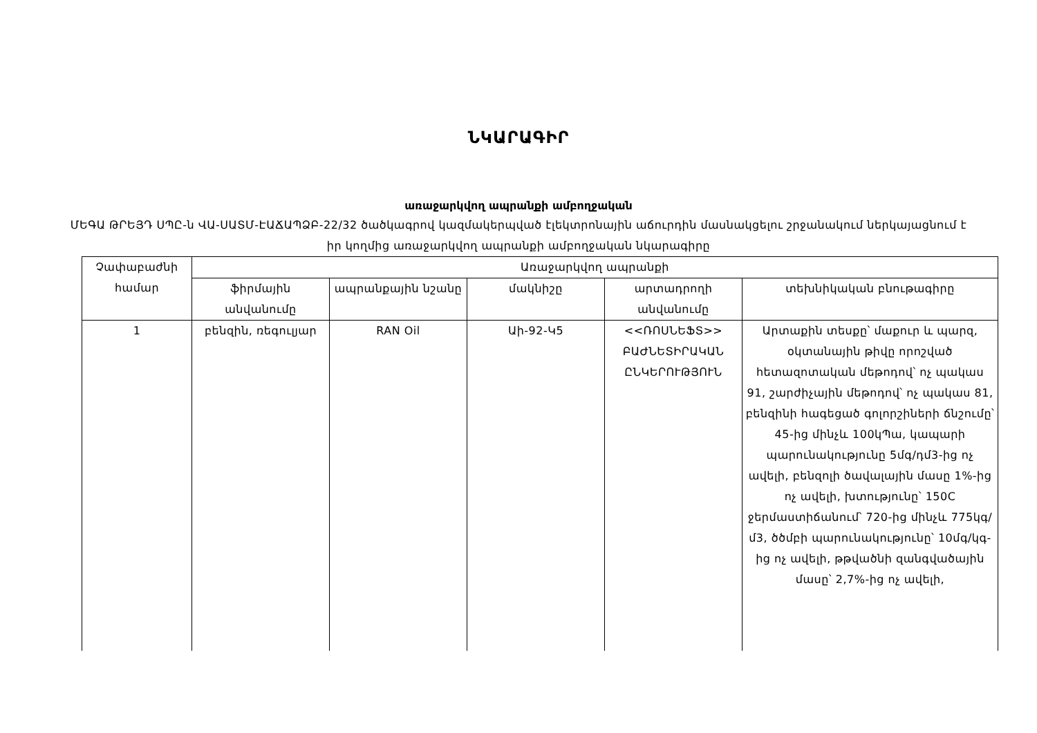ՆԿԱՐԱԳԻՐ
առաջարկվող ապրանքի ամբողջական
ՄԵԳԱ ԹՐԵՅԴ ՍՊԸ-ն ՎԱ-ՍԱՏՄ-ԷԱՃԱՊՁԲ-22/32 ծածկագրով կազմակերպված էլեկտրոնային աճուրդին մասնակցելու շրջանակում ներկայացնում է իր կողմից առաջարկվող ապրանքի ամբողջական նկարագիրը
| Չափաբաժնի համար | Առաջարկվող ապրանքի | | | | |
| --- | --- | --- | --- | --- | --- |
| | ֆիրմային անվանումը | ապրանքային նշանը | մակնիշը | արտադրողի անվանումը | տեխնիկական բնութագիրը |
| 1 | բենզին, ռեգուլյար | RAN Oil | Աի-92-Կ5 | <<ՌՈՍՆԵՖՏ>> ԲԱԺՆԵՏԻՐԱԿԱՆ ԸՆԿԵՐՈՒԹՅՈՒՆ | Արտաքին տեսքը՝ մաքուր և պարզ, օկտանային թիվը որոշված հետազոտական մեթոդով՝ ոչ պակաս 91, շարժիչային մեթոդով՝ ոչ պակաս 81, բենզինի հագեցած գոլորշիների ճնշումը՝ 45-ից մինչև 100կՊա, կապարի պարունակությունը 5մգ/դմ3-ից ոչ ավելի, բենզոլի ծավալային մասը 1%-ից ոչ ավելի, խտությունը՝ 150C ջերմաստիճանում՝ 720-ից մինչև 775կգ/մ3, ծծմբի պարունակությունը՝ 10մգ/կգ-ից ոչ ավելի, թթվածնի զանգվածային մասը՝ 2,7%-ից ոչ ավելի, |